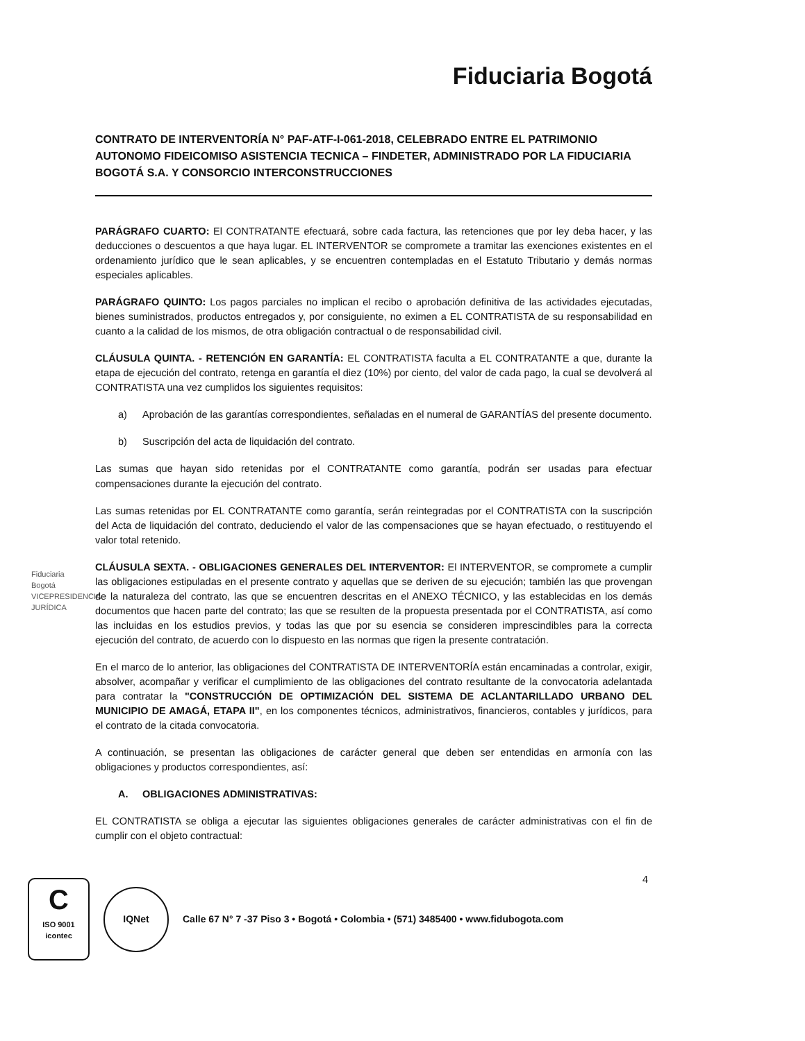Fiduciaria Bogotá
CONTRATO DE INTERVENTORÍA N° PAF-ATF-I-061-2018, CELEBRADO ENTRE EL PATRIMONIO AUTONOMO FIDEICOMISO ASISTENCIA TECNICA – FINDETER, ADMINISTRADO POR LA FIDUCIARIA BOGOTÁ S.A. Y CONSORCIO INTERCONSTRUCCIONES
PARÁGRAFO CUARTO: El CONTRATANTE efectuará, sobre cada factura, las retenciones que por ley deba hacer, y las deducciones o descuentos a que haya lugar. EL INTERVENTOR se compromete a tramitar las exenciones existentes en el ordenamiento jurídico que le sean aplicables, y se encuentren contempladas en el Estatuto Tributario y demás normas especiales aplicables.
PARÁGRAFO QUINTO: Los pagos parciales no implican el recibo o aprobación definitiva de las actividades ejecutadas, bienes suministrados, productos entregados y, por consiguiente, no eximen a EL CONTRATISTA de su responsabilidad en cuanto a la calidad de los mismos, de otra obligación contractual o de responsabilidad civil.
CLÁUSULA QUINTA. - RETENCIÓN EN GARANTÍA: EL CONTRATISTA faculta a EL CONTRATANTE a que, durante la etapa de ejecución del contrato, retenga en garantía el diez (10%) por ciento, del valor de cada pago, la cual se devolverá al CONTRATISTA una vez cumplidos los siguientes requisitos:
a) Aprobación de las garantías correspondientes, señaladas en el numeral de GARANTÍAS del presente documento.
b) Suscripción del acta de liquidación del contrato.
Las sumas que hayan sido retenidas por el CONTRATANTE como garantía, podrán ser usadas para efectuar compensaciones durante la ejecución del contrato.
Las sumas retenidas por EL CONTRATANTE como garantía, serán reintegradas por el CONTRATISTA con la suscripción del Acta de liquidación del contrato, deduciendo el valor de las compensaciones que se hayan efectuado, o restituyendo el valor total retenido.
CLÁUSULA SEXTA. - OBLIGACIONES GENERALES DEL INTERVENTOR: El INTERVENTOR, se compromete a cumplir las obligaciones estipuladas en el presente contrato y aquellas que se deriven de su ejecución; también las que provengan de la naturaleza del contrato, las que se encuentren descritas en el ANEXO TÉCNICO, y las establecidas en los demás documentos que hacen parte del contrato; las que se resulten de la propuesta presentada por el CONTRATISTA, así como las incluidas en los estudios previos, y todas las que por su esencia se consideren imprescindibles para la correcta ejecución del contrato, de acuerdo con lo dispuesto en las normas que rigen la presente contratación.
En el marco de lo anterior, las obligaciones del CONTRATISTA DE INTERVENTORÍA están encaminadas a controlar, exigir, absolver, acompañar y verificar el cumplimiento de las obligaciones del contrato resultante de la convocatoria adelantada para contratar la "CONSTRUCCIÓN DE OPTIMIZACIÓN DEL SISTEMA DE ACLANTARILLADO URBANO DEL MUNICIPIO DE AMAGÁ, ETAPA II", en los componentes técnicos, administrativos, financieros, contables y jurídicos, para el contrato de la citada convocatoria.
A continuación, se presentan las obligaciones de carácter general que deben ser entendidas en armonía con las obligaciones y productos correspondientes, así:
A. OBLIGACIONES ADMINISTRATIVAS:
EL CONTRATISTA se obliga a ejecutar las siguientes obligaciones generales de carácter administrativas con el fin de cumplir con el objeto contractual:
Fiduciaria Bogotá VICEPRESIDENCIA JURÍDICA
4
C
ISO 9001
icontec
IQNet
Calle 67 N° 7 -37 Piso 3 • Bogotá • Colombia • (571) 3485400 • www.fidubogota.com